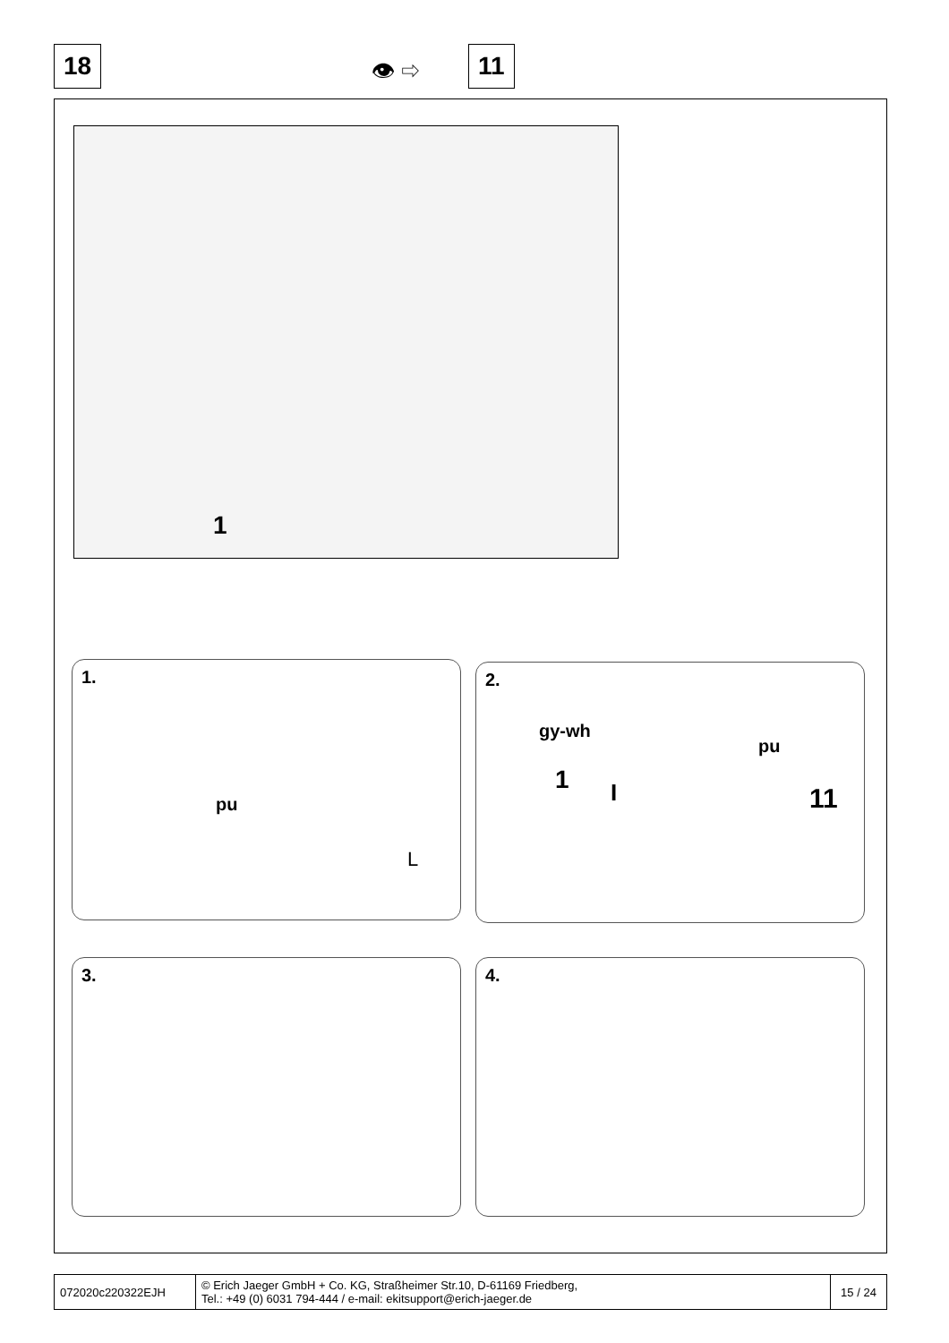18 👁 ⇨ 11
1
1.
pu
L
2.
gy-wh
pu
1 I 11
3. 4.
| 072020c220322EJH | © Erich Jaeger GmbH + Co. KG, Straßheimer Str.10, D-61169 Friedberg, Tel.: +49 (0) 6031 794-444 / e-mail: ekitsupport@erich-jaeger.de | 15 / 24 |